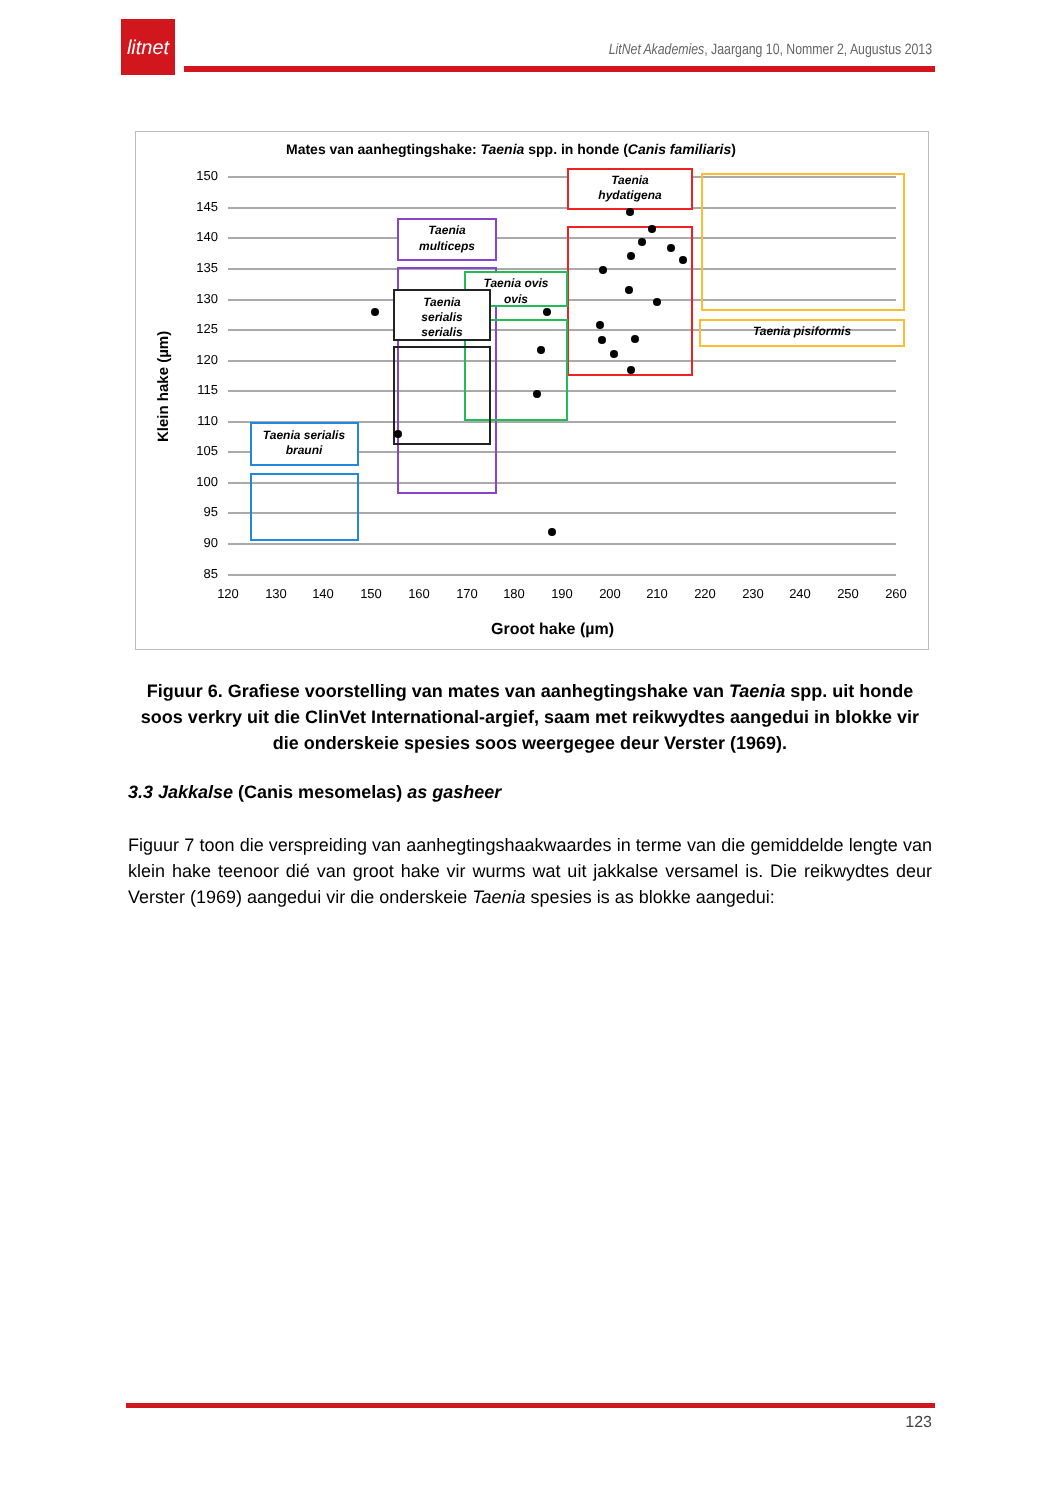litnet
LitNet Akademies, Jaargang 10, Nommer 2, Augustus 2013
Mates van aanhegtingshake: Taenia spp. in honde (Canis familiaris)
150
145
140
135
130
125
120
115
110
105
100
95
90
85
120
130
140
150
160
170
180
190
200
210
220
230
240
250
260
Groot hake (µm)
Klein hake (µm)
Taenia
hydatigena
Taenia pisiformis
Taenia
multiceps
Taenia ovis
ovis
Taenia
serialis
serialis
Taenia serialis
brauni
Figuur 6. Grafiese voorstelling van mates van aanhegtingshake van Taenia spp. uit honde soos verkry uit die ClinVet International-argief, saam met reikwydtes aangedui in blokke vir die onderskeie spesies soos weergegee deur Verster (1969).
3.3 Jakkalse (Canis mesomelas) as gasheer
Figuur 7 toon die verspreiding van aanhegtingshaakwaardes in terme van die gemiddelde lengte van klein hake teenoor dié van groot hake vir wurms wat uit jakkalse versamel is. Die reikwydtes deur Verster (1969) aangedui vir die onderskeie Taenia spesies is as blokke aangedui:
123